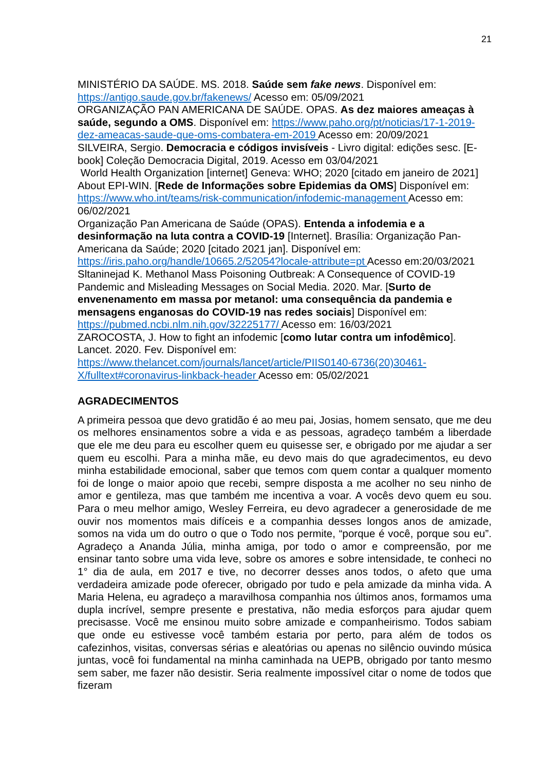21
MINISTÉRIO DA SAÚDE. MS. 2018. Saúde sem fake news. Disponível em: https://antigo.saude.gov.br/fakenews/ Acesso em: 05/09/2021
ORGANIZAÇÃO PAN AMERICANA DE SAÚDE. OPAS. As dez maiores ameaças à saúde, segundo a OMS. Disponível em: https://www.paho.org/pt/noticias/17-1-2019-dez-ameacas-saude-que-oms-combatera-em-2019 Acesso em: 20/09/2021
SILVEIRA, Sergio. Democracia e códigos invisíveis - Livro digital: edições sesc. [E-book] Coleção Democracia Digital, 2019. Acesso em 03/04/2021
World Health Organization [internet] Geneva: WHO; 2020 [citado em janeiro de 2021] About EPI-WIN. [Rede de Informações sobre Epidemias da OMS] Disponível em: https://www.who.int/teams/risk-communication/infodemic-management Acesso em: 06/02/2021
Organização Pan Americana de Saúde (OPAS). Entenda a infodemia e a desinformação na luta contra a COVID-19 [Internet]. Brasília: Organização Pan-Americana da Saúde; 2020 [citado 2021 jan]. Disponível em: https://iris.paho.org/handle/10665.2/52054?locale-attribute=pt Acesso em:20/03/2021
Sltaninejad K. Methanol Mass Poisoning Outbreak: A Consequence of COVID-19 Pandemic and Misleading Messages on Social Media. 2020. Mar. [Surto de envenenamento em massa por metanol: uma consequência da pandemia e mensagens enganosas do COVID-19 nas redes sociais] Disponível em: https://pubmed.ncbi.nlm.nih.gov/32225177/ Acesso em: 16/03/2021
ZAROCOSTA, J. How to fight an infodemic [como lutar contra um infodêmico]. Lancet. 2020. Fev. Disponível em: https://www.thelancet.com/journals/lancet/article/PIIS0140-6736(20)30461-X/fulltext#coronavirus-linkback-header Acesso em: 05/02/2021
AGRADECIMENTOS
A primeira pessoa que devo gratidão é ao meu pai, Josias, homem sensato, que me deu os melhores ensinamentos sobre a vida e as pessoas, agradeço também a liberdade que ele me deu para eu escolher quem eu quisesse ser, e obrigado por me ajudar a ser quem eu escolhi. Para a minha mãe, eu devo mais do que agradecimentos, eu devo minha estabilidade emocional, saber que temos com quem contar a qualquer momento foi de longe o maior apoio que recebi, sempre disposta a me acolher no seu ninho de amor e gentileza, mas que também me incentiva a voar. A vocês devo quem eu sou. Para o meu melhor amigo, Wesley Ferreira, eu devo agradecer a generosidade de me ouvir nos momentos mais difíceis e a companhia desses longos anos de amizade, somos na vida um do outro o que o Todo nos permite, “porque é você, porque sou eu”. Agradeço a Ananda Júlia, minha amiga, por todo o amor e compreensão, por me ensinar tanto sobre uma vida leve, sobre os amores e sobre intensidade, te conheci no 1° dia de aula, em 2017 e tive, no decorrer desses anos todos, o afeto que uma verdadeira amizade pode oferecer, obrigado por tudo e pela amizade da minha vida. A Maria Helena, eu agradeço a maravilhosa companhia nos últimos anos, formamos uma dupla incrível, sempre presente e prestativa, não media esforços para ajudar quem precisasse. Você me ensinou muito sobre amizade e companheirismo. Todos sabiam que onde eu estivesse você também estaria por perto, para além de todos os cafezinhos, visitas, conversas sérias e aleatórias ou apenas no silêncio ouvindo música juntas, você foi fundamental na minha caminhada na UEPB, obrigado por tanto mesmo sem saber, me fazer não desistir. Seria realmente impossível citar o nome de todos que fizeram